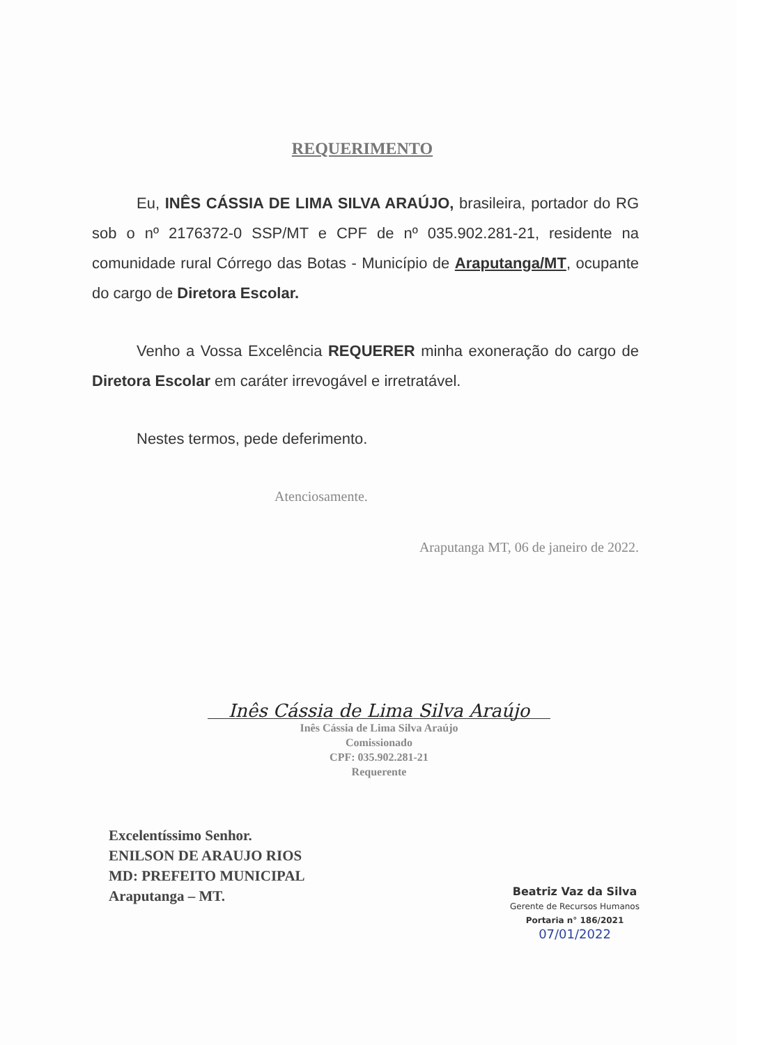REQUERIMENTO
Eu, INÊS CÁSSIA DE LIMA SILVA ARAÚJO, brasileira, portador do RG sob o nº 2176372-0 SSP/MT e CPF de nº 035.902.281-21, residente na comunidade rural Córrego das Botas - Município de Araputanga/MT, ocupante do cargo de Diretora Escolar.
Venho a Vossa Excelência REQUERER minha exoneração do cargo de Diretora Escolar em caráter irrevogável e irretratável.
Nestes termos, pede deferimento.
Atenciosamente.
Araputanga MT, 06 de janeiro de 2022.
Inês Cássia de Lima Silva Araújo
Inês Cássia de Lima Silva Araújo
Comissionado
CPF: 035.902.281-21
Requerente
Excelentíssimo Senhor.
ENILSON DE ARAUJO RIOS
MD: PREFEITO MUNICIPAL
Araputanga – MT.
Beatriz Vaz da Silva
Gerente de Recursos Humanos
Portaria n° 186/2021
07/01/2022